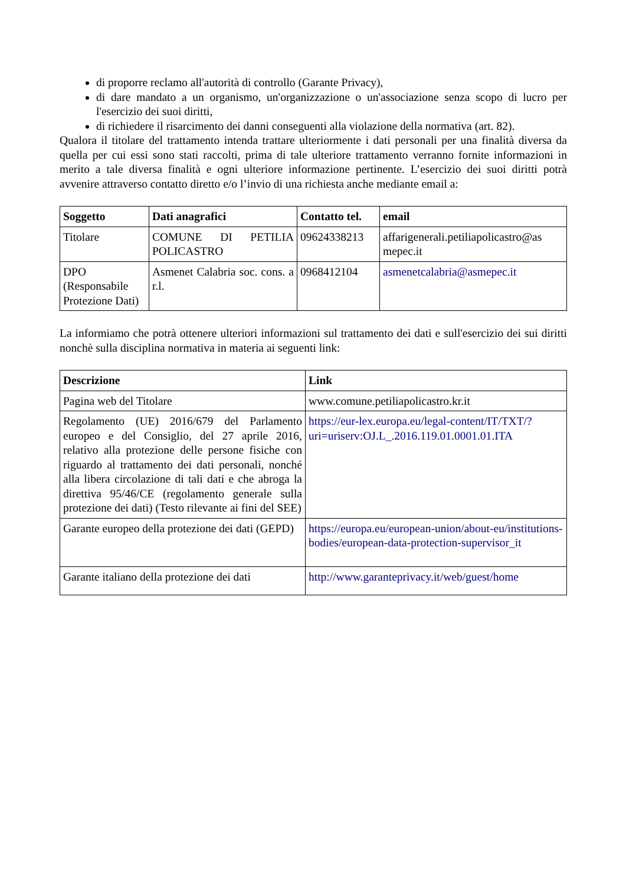di proporre reclamo all'autorità di controllo (Garante Privacy),
di dare mandato a un organismo, un'organizzazione o un'associazione senza scopo di lucro per l'esercizio dei suoi diritti,
di richiedere il risarcimento dei danni conseguenti alla violazione della normativa (art. 82).
Qualora il titolare del trattamento intenda trattare ulteriormente i dati personali per una finalità diversa da quella per cui essi sono stati raccolti, prima di tale ulteriore trattamento verranno fornite informazioni in merito a tale diversa finalità e ogni ulteriore informazione pertinente. L’esercizio dei suoi diritti potrà avvenire attraverso contatto diretto e/o l’invio di una richiesta anche mediante email a:
| Soggetto | Dati anagrafici | Contatto tel. | email |
| --- | --- | --- | --- |
| Titolare | COMUNE DI PETILIA POLICASTRO | 09624338213 | affarigenerali.petiliapolicastro@as mepec.it |
| DPO (Responsabile Protezione Dati) | Asmenet Calabria soc. cons. a r.l. | 0968412104 | asmenetcalabria@asmepec.it |
La informiamo che potrà ottenere ulteriori informazioni sul trattamento dei dati e sull'esercizio dei sui diritti nonchè sulla disciplina normativa in materia ai seguenti link:
| Descrizione | Link |
| --- | --- |
| Pagina web del Titolare | www.comune.petiliapolicastro.kr.it |
| Regolamento (UE) 2016/679 del Parlamento europeo e del Consiglio, del 27 aprile 2016, relativo alla protezione delle persone fisiche con riguardo al trattamento dei dati personali, nonché alla libera circolazione di tali dati e che abroga la direttiva 95/46/CE (regolamento generale sulla protezione dei dati) (Testo rilevante ai fini del SEE) | https://eur-lex.europa.eu/legal-content/IT/TXT/?uri=uriserv:OJ.L_.2016.119.01.0001.01.ITA |
| Garante europeo della protezione dei dati (GEPD) | https://europa.eu/european-union/about-eu/institutions-bodies/european-data-protection-supervisor_it |
| Garante italiano della protezione dei dati | http://www.garanteprivacy.it/web/guest/home |